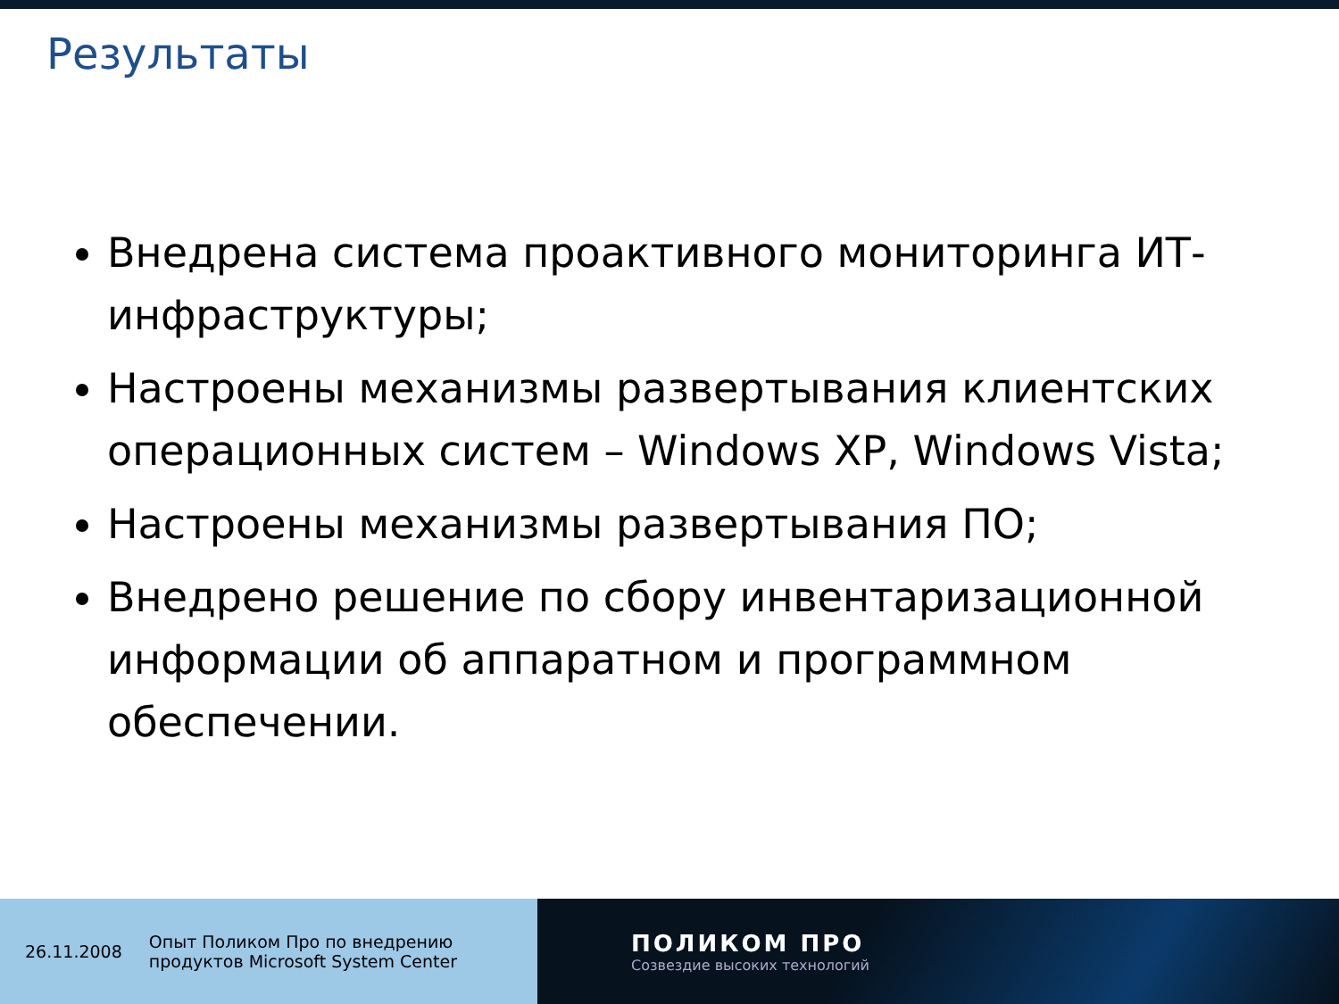Результаты
Внедрена система проактивного мониторинга ИТ-инфраструктуры;
Настроены механизмы развертывания клиентских операционных систем – Windows XP, Windows Vista;
Настроены механизмы развертывания ПО;
Внедрено решение по сбору инвентаризационной информации об аппаратном и программном обеспечении.
26.11.2008 Опыт Поликом Про по внедрению
продуктов Microsoft System Center
ПОЛИКОМ ПРО
Созвездие высоких технологий